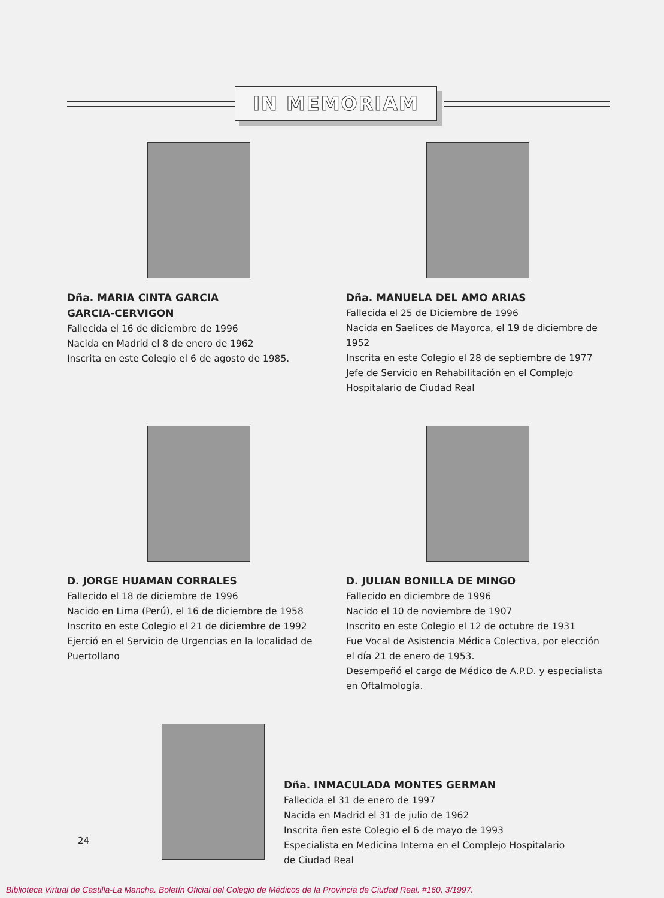IN MEMORIAM
Dña. MARIA CINTA GARCIA
GARCIA-CERVIGON
Fallecida el 16 de diciembre de 1996
Nacida en Madrid el 8 de enero de 1962
Inscrita en este Colegio el 6 de agosto de 1985.
Dña. MANUELA DEL AMO ARIAS
Fallecida el 25 de Diciembre de 1996
Nacida en Saelices de Mayorca, el 19 de diciembre de 1952
Inscrita en este Colegio el 28 de septiembre de 1977
Jefe de Servicio en Rehabilitación en el Complejo Hospitalario de Ciudad Real
D. JORGE HUAMAN CORRALES
Fallecido el 18 de diciembre de 1996
Nacido en Lima (Perú), el 16 de diciembre de 1958
Inscrito en este Colegio el 21 de diciembre de 1992
Ejerció en el Servicio de Urgencias en la localidad de Puertollano
D. JULIAN BONILLA DE MINGO
Fallecido en diciembre de 1996
Nacido el 10 de noviembre de 1907
Inscrito en este Colegio el 12 de octubre de 1931
Fue Vocal de Asistencia Médica Colectiva, por elección el día 21 de enero de 1953.
Desempeñó el cargo de Médico de A.P.D. y especialista en Oftalmología.
Dña. INMACULADA MONTES GERMAN
Fallecida el 31 de enero de 1997
Nacida en Madrid el 31 de julio de 1962
Inscrita ñen este Colegio el 6 de mayo de 1993
Especialista en Medicina Interna en el Complejo Hospitalario
de Ciudad Real
24
Biblioteca Virtual de Castilla-La Mancha. Boletín Oficial del Colegio de Médicos de la Provincia de Ciudad Real. #160, 3/1997.